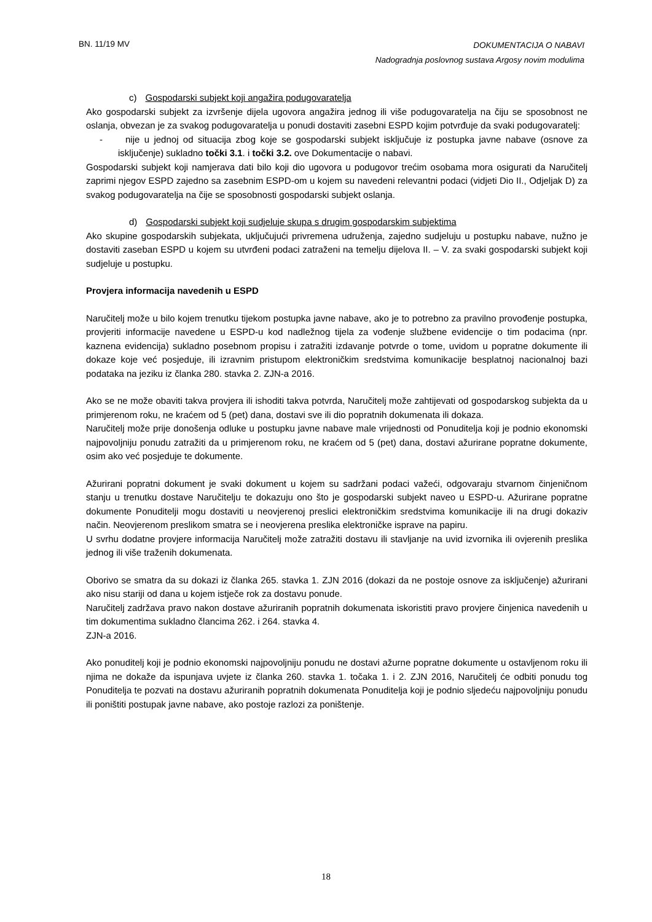BN. 11/19 MV
DOKUMENTACIJA O NABAVI
Nadogradnja poslovnog sustava Argosy novim modulima
c) Gospodarski subjekt koji angažira podugovaratelja
Ako gospodarski subjekt za izvršenje dijela ugovora angažira jednog ili više podugovaratelja na čiju se sposobnost ne oslanja, obvezan je za svakog podugovaratelja u ponudi dostaviti zasebni ESPD kojim potvrđuje da svaki podugovaratelj:
- nije u jednoj od situacija zbog koje se gospodarski subjekt isključuje iz postupka javne nabave (osnove za isključenje) sukladno točki 3.1. i točki 3.2. ove Dokumentacije o nabavi.
Gospodarski subjekt koji namjerava dati bilo koji dio ugovora u podugovor trećim osobama mora osigurati da Naručitelj zaprimi njegov ESPD zajedno sa zasebnim ESPD-om u kojem su navedeni relevantni podaci (vidjeti Dio II., Odjeljak D) za svakog podugovaratelja na čije se sposobnosti gospodarski subjekt oslanja.
d) Gospodarski subjekt koji sudjeluje skupa s drugim gospodarskim subjektima
Ako skupine gospodarskih subjekata, uključujući privremena udruženja, zajedno sudjeluju u postupku nabave, nužno je dostaviti zaseban ESPD u kojem su utvrđeni podaci zatraženi na temelju dijelova II. – V. za svaki gospodarski subjekt koji sudjeluje u postupku.
Provjera informacija navedenih u ESPD
Naručitelj može u bilo kojem trenutku tijekom postupka javne nabave, ako je to potrebno za pravilno provođenje postupka, provjeriti informacije navedene u ESPD-u kod nadležnog tijela za vođenje službene evidencije o tim podacima (npr. kaznena evidencija) sukladno posebnom propisu i zatražiti izdavanje potvrde o tome, uvidom u popratne dokumente ili dokaze koje već posjeduje, ili izravnim pristupom elektroničkim sredstvima komunikacije besplatnoj nacionalnoj bazi podataka na jeziku iz članka 280. stavka 2. ZJN-a 2016.
Ako se ne može obaviti takva provjera ili ishoditi takva potvrda, Naručitelj može zahtijevati od gospodarskog subjekta da u primjerenom roku, ne kraćem od 5 (pet) dana, dostavi sve ili dio popratnih dokumenata ili dokaza.
Naručitelj može prije donošenja odluke u postupku javne nabave male vrijednosti od Ponuditelja koji je podnio ekonomski najpovoljniju ponudu zatražiti da u primjerenom roku, ne kraćem od 5 (pet) dana, dostavi ažurirane popratne dokumente, osim ako već posjeduje te dokumente.
Ažurirani popratni dokument je svaki dokument u kojem su sadržani podaci važeći, odgovaraju stvarnom činjeničnom stanju u trenutku dostave Naručitelju te dokazuju ono što je gospodarski subjekt naveo u ESPD-u. Ažurirane popratne dokumente Ponuditelji mogu dostaviti u neovjerenoj preslici elektroničkim sredstvima komunikacije ili na drugi dokaziv način. Neovjerenom preslikom smatra se i neovjerena preslika elektroničke isprave na papiru.
U svrhu dodatne provjere informacija Naručitelj može zatražiti dostavu ili stavljanje na uvid izvornika ili ovjerenih preslika jednog ili više traženih dokumenata.
Oborivo se smatra da su dokazi iz članka 265. stavka 1. ZJN 2016 (dokazi da ne postoje osnove za isključenje) ažurirani ako nisu stariji od dana u kojem istječe rok za dostavu ponude.
Naručitelj zadržava pravo nakon dostave ažuriranih popratnih dokumenata iskoristiti pravo provjere činjenica navedenih u tim dokumentima sukladno člancima 262. i 264. stavka 4.
ZJN-a 2016.
Ako ponuditelj koji je podnio ekonomski najpovoljniju ponudu ne dostavi ažurne popratne dokumente u ostavljenom roku ili njima ne dokaže da ispunjava uvjete iz članka 260. stavka 1. točaka 1. i 2. ZJN 2016, Naručitelj će odbiti ponudu tog Ponuditelja te pozvati na dostavu ažuriranih popratnih dokumenata Ponuditelja koji je podnio sljedeću najpovoljniju ponudu ili poništiti postupak javne nabave, ako postoje razlozi za poništenje.
18